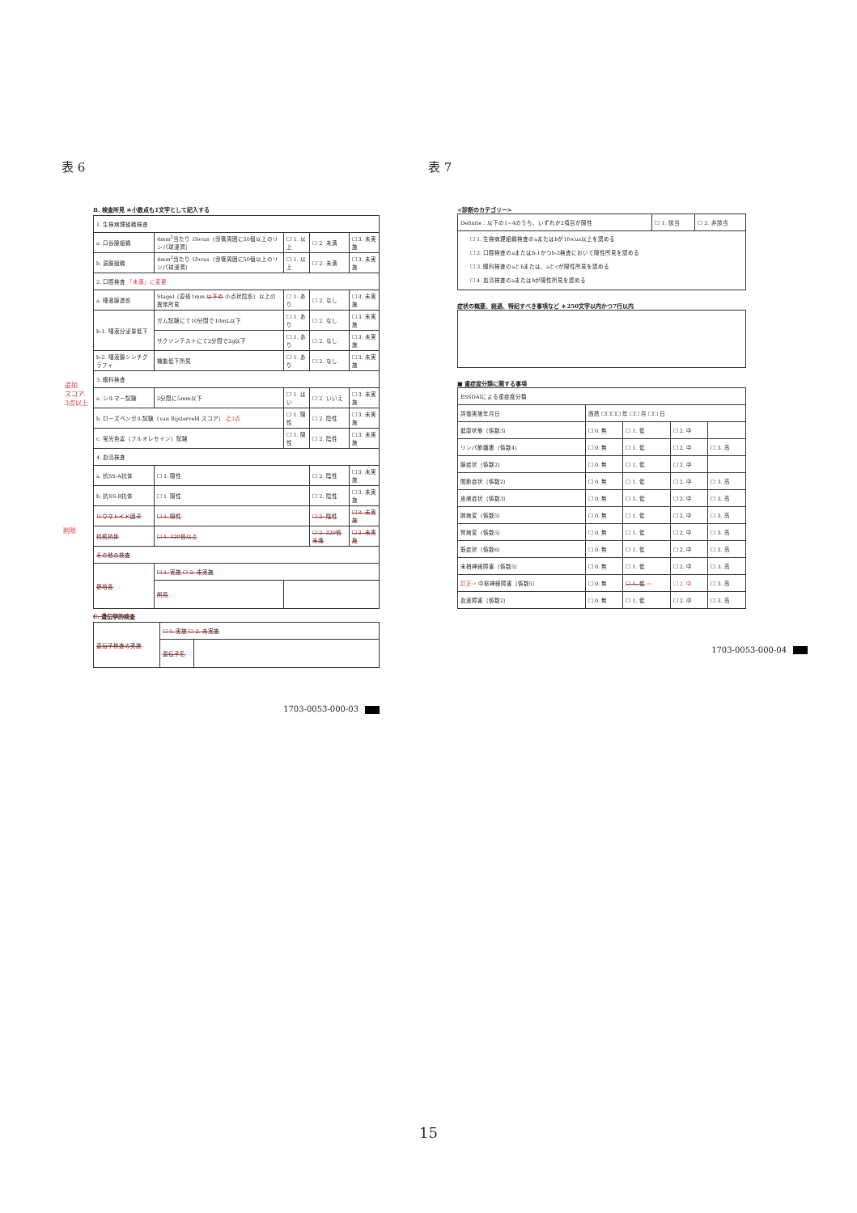表 6
B. 検査所見 ＊小数点も1文字として記入する
| 1. 生検病理組織検査 | | | | |
| a. 口唇腺組織 | 4mm<sup>2</sup>当たり 1focus（導管周囲に50個以上のリンパ球浸潤） | ☐ 1. 以上 | ☐ 2. 未満 | ☐ 3. 未実施 |
| b. 涙腺組織 | 4mm<sup>2</sup>当たり 1focus（導管周囲に50個以上のリンパ球浸潤） | ☐ 1. 以上 | ☐ 2. 未満 | ☐ 3. 未実施 |
| 2. 口腔検査 「未満」に変更 | | | | |
| a. 唾液腺造影 | StageI（直径1mm 以下の 小点状陰影）以上の異常所見 | ☐ 1. あり | ☐ 2. なし | ☐ 3. 未実施 |
| b-1. 唾液分泌量低下 | ガム試験にて10分間で10mL以下 | ☐ 1. あり | ☐ 2. なし | ☐ 3. 未実施 |
| | サクソンテストにて2分間で2g以下 | ☐ 1. あり | ☐ 2. なし | ☐ 3. 未実施 |
| b-2. 唾液腺シンチグラフィ | 機能低下所見 | ☐ 1. あり | ☐ 2. なし | ☐ 3. 未実施 |
| 3. 眼科検査 | | | | |
| a. シルマー試験 | 5分間に5mm以下 | ☐ 1. はい | ☐ 2. いいえ | ☐ 3. 未実施 |
| b. ローズベンガル試験（van Bijsterveld スコア） ≧3点 | | ☐ 1. 陽性 | ☐ 2. 陰性 | ☐ 3. 未実施 |
| c. 蛍光色素（フルオレセイン）試験 | | ☐ 1. 陽性 | ☐ 2. 陰性 | ☐ 3. 未実施 |
| 4. 血清検査 | | | | |
| a. 抗SS-A抗体 | ☐ 1. 陽性 | | ☐ 2. 陰性 | ☐ 3. 未実施 |
| b. 抗SS-B抗体 | ☐ 1. 陽性 | | ☐ 2. 陰性 | ☐ 3. 未実施 |
| リウマトイド因子 | ☐ 1. 陽性 | | ☐ 2. 陰性 | ☐ 3. 未実施 |
| 抗核抗体 | ☐ 1. 320倍以上 | | ☐ 2. 320倍未満 | ☐ 3. 未実施 |
| その他の検査 | | | | |
| 便培養 | ☐ 1. 実施 ☐ 2. 未実施 | | | |
| | 所見 | | | |
C. 遺伝学的検査
| 遺伝子検査の実施 | ☐ 1. 実施 ☐ 2. 未実施 | |
| | 遺伝子名 | |
追加
スコア
3点以上
削除
1703-0053-000-03
表 7
<診断のカテゴリー>
| Definite：以下の1~4のうち、いずれか2項目が陽性 | ☐ 1. 該当 | ☐ 2. 非該当 |
| ☐ 1. 生検病理組織検査のaまたはbが1focus以上を認める ☐ 2. 口腔検査のaまたはb-1かつb-2検査において陽性所見を認める ☐ 3. 眼科検査のaとbまたは、aとcが陽性所見を認める ☐ 4. 血清検査のaまたはbが陽性所見を認める | | |
症状の概要、経過、特記すべき事項など ＊250文字以内かつ7行以内
■ 重症度分類に関する事項
| ESSDAIによる重症度分類 | | | | |
| 評価実施年月日 | 西暦 ☐☐☐☐ 年 ☐☐ 月 ☐☐ 日 | | | |
| 健康状態（係数3） | ☐ 0. 無 | ☐ 1. 低 | ☐ 2. 中 | |
| リンパ節腫脹（係数4） | ☐ 0. 無 | ☐ 1. 低 | ☐ 2. 中 | ☐ 3. 高 |
| 腺症状（係数2） | ☐ 0. 無 | ☐ 1. 低 | ☐ 2. 中 | |
| 関節症状（係数2） | ☐ 0. 無 | ☐ 1. 低 | ☐ 2. 中 | ☐ 3. 高 |
| 皮膚症状（係数3） | ☐ 0. 無 | ☐ 1. 低 | ☐ 2. 中 | ☐ 3. 高 |
| 肺病変（係数5） | ☐ 0. 無 | ☐ 1. 低 | ☐ 2. 中 | ☐ 3. 高 |
| 腎病変（係数5） | ☐ 0. 無 | ☐ 1. 低 | ☐ 2. 中 | ☐ 3. 高 |
| 筋症状（係数6） | ☐ 0. 無 | ☐ 1. 低 | ☐ 2. 中 | ☐ 3. 高 |
| 末梢神経障害（係数5） | ☐ 0. 無 | ☐ 1. 低 | ☐ 2. 中 | ☐ 3. 高 |
| 訂正→ 中枢神経障害（係数5） | ☐ 0. 無 | ☐ 1. 低 → | ☐ 2. 中 | ☐ 3. 高 |
| 血液障害（係数2） | ☐ 0. 無 | ☐ 1. 低 | ☐ 2. 中 | ☐ 3. 高 |
1703-0053-000-04
15